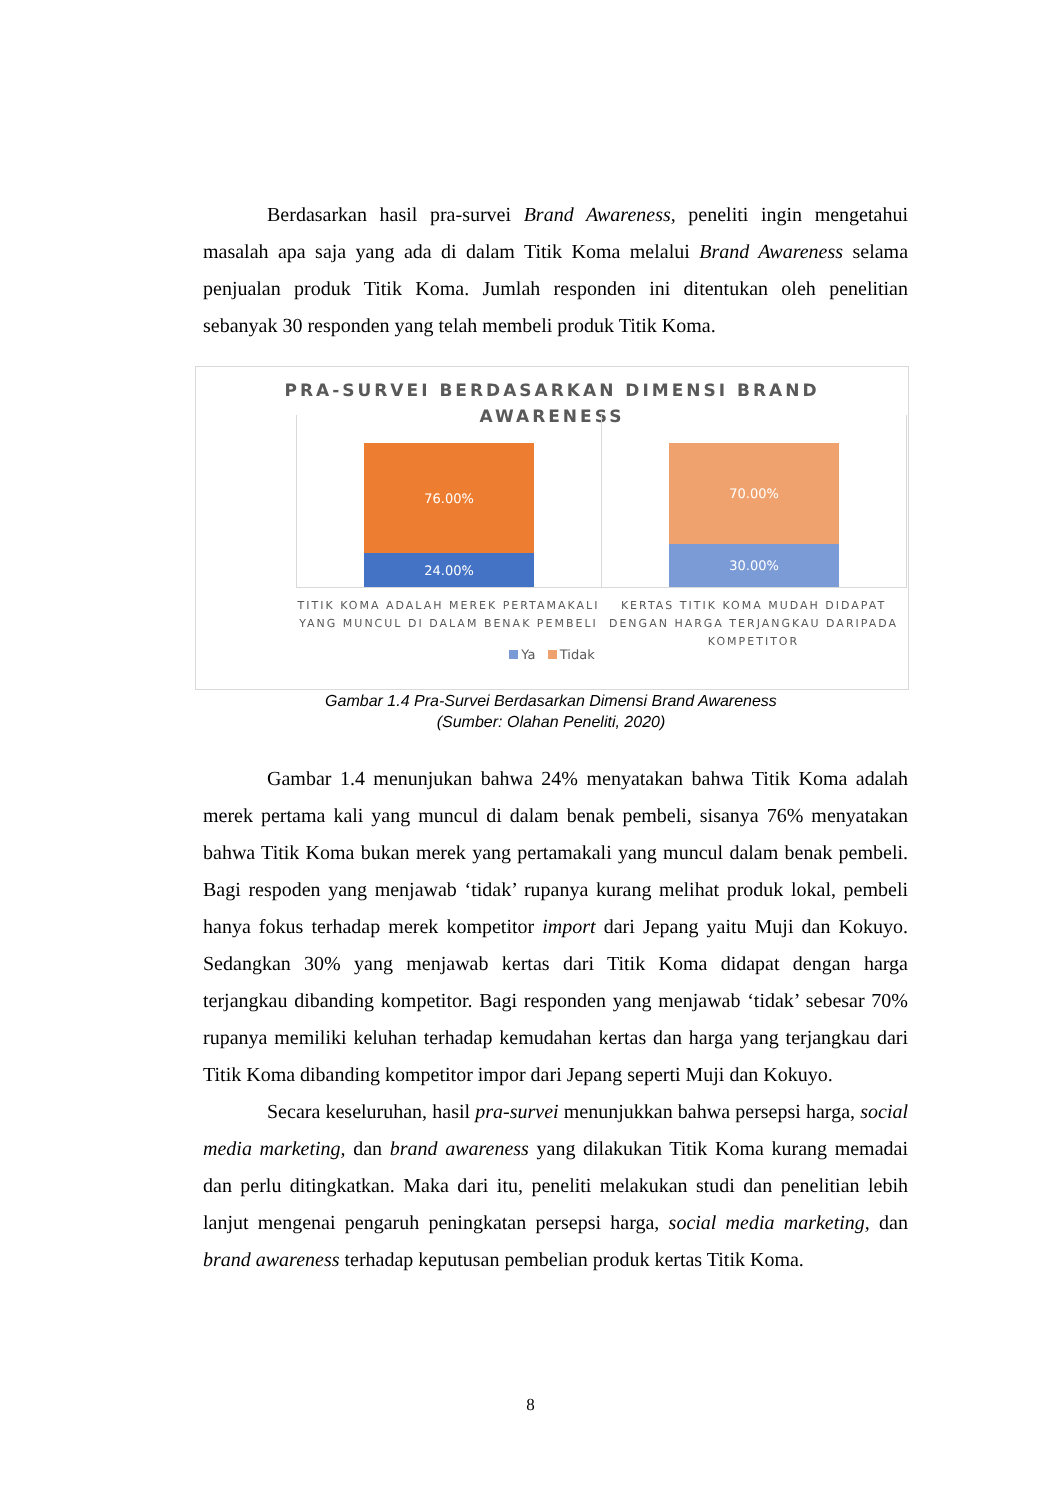Berdasarkan hasil pra-survei Brand Awareness, peneliti ingin mengetahui masalah apa saja yang ada di dalam Titik Koma melalui Brand Awareness selama penjualan produk Titik Koma. Jumlah responden ini ditentukan oleh penelitian sebanyak 30 responden yang telah membeli produk Titik Koma.
PRA-SURVEI BERDASARKAN DIMENSI BRAND
AWARENESS
76.00%
24.00%
70.00%
30.00%
TITIK KOMA ADALAH MEREK PERTAMAKALI YANG MUNCUL DI DALAM BENAK PEMBELI
KERTAS TITIK KOMA MUDAH DIDAPAT DENGAN HARGA TERJANGKAU DARIPADA KOMPETITOR
Ya Tidak
Gambar 1.4 Pra-Survei Berdasarkan Dimensi Brand Awareness
(Sumber: Olahan Peneliti, 2020)
Gambar 1.4 menunjukan bahwa 24% menyatakan bahwa Titik Koma adalah merek pertama kali yang muncul di dalam benak pembeli, sisanya 76% menyatakan bahwa Titik Koma bukan merek yang pertamakali yang muncul dalam benak pembeli. Bagi respoden yang menjawab ‘tidak’ rupanya kurang melihat produk lokal, pembeli hanya fokus terhadap merek kompetitor import dari Jepang yaitu Muji dan Kokuyo. Sedangkan 30% yang menjawab kertas dari Titik Koma didapat dengan harga terjangkau dibanding kompetitor. Bagi responden yang menjawab ‘tidak’ sebesar 70% rupanya memiliki keluhan terhadap kemudahan kertas dan harga yang terjangkau dari Titik Koma dibanding kompetitor impor dari Jepang seperti Muji dan Kokuyo.
Secara keseluruhan, hasil pra-survei menunjukkan bahwa persepsi harga, social media marketing, dan brand awareness yang dilakukan Titik Koma kurang memadai dan perlu ditingkatkan. Maka dari itu, peneliti melakukan studi dan penelitian lebih lanjut mengenai pengaruh peningkatan persepsi harga, social media marketing, dan brand awareness terhadap keputusan pembelian produk kertas Titik Koma.
8